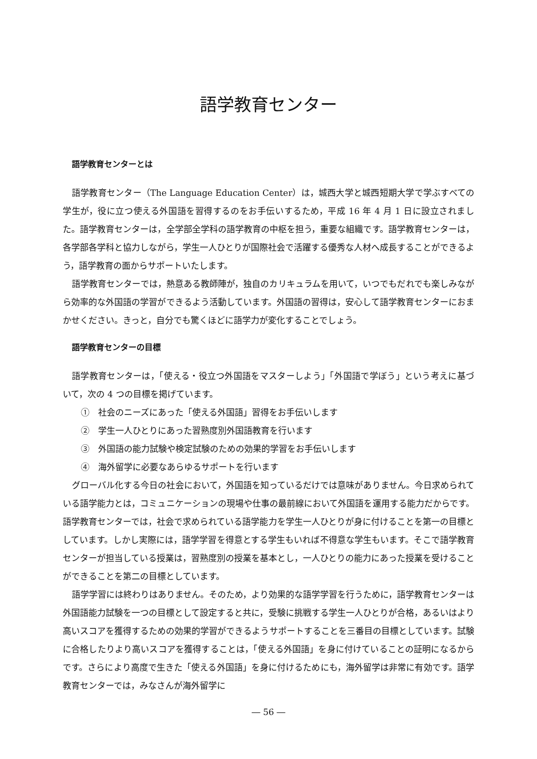語学教育センター
語学教育センターとは
語学教育センター（The Language Education Center）は，城西大学と城西短期大学で学ぶすべての学生が，役に立つ使える外国語を習得するのをお手伝いするため，平成 16 年 4 月 1 日に設立されました。語学教育センターは，全学部全学科の語学教育の中枢を担う，重要な組織です。語学教育センターは，各学部各学科と協力しながら，学生一人ひとりが国際社会で活躍する優秀な人材へ成長することができるよう，語学教育の面からサポートいたします。
語学教育センターでは，熱意ある教師陣が，独自のカリキュラムを用いて，いつでもだれでも楽しみながら効率的な外国語の学習ができるよう活動しています。外国語の習得は，安心して語学教育センターにおまかせください。きっと，自分でも驚くほどに語学力が変化することでしょう。
語学教育センターの目標
語学教育センターは，「使える・役立つ外国語をマスターしよう」「外国語で学ぼう」という考えに基づいて，次の 4 つの目標を掲げています。
①　社会のニーズにあった「使える外国語」習得をお手伝いします
②　学生一人ひとりにあった習熟度別外国語教育を行います
③　外国語の能力試験や検定試験のための効果的学習をお手伝いします
④　海外留学に必要なあらゆるサポートを行います
グローバル化する今日の社会において，外国語を知っているだけでは意味がありません。今日求められている語学能力とは，コミュニケーションの現場や仕事の最前線において外国語を運用する能力だからです。語学教育センターでは，社会で求められている語学能力を学生一人ひとりが身に付けることを第一の目標としています。しかし実際には，語学学習を得意とする学生もいれば不得意な学生もいます。そこで語学教育センターが担当している授業は，習熟度別の授業を基本とし，一人ひとりの能力にあった授業を受けることができることを第二の目標としています。
語学学習には終わりはありません。そのため，より効果的な語学学習を行うために，語学教育センターは外国語能力試験を一つの目標として設定すると共に，受験に挑戦する学生一人ひとりが合格，あるいはより高いスコアを獲得するための効果的学習ができるようサポートすることを三番目の目標としています。試験に合格したりより高いスコアを獲得することは，「使える外国語」を身に付けていることの証明になるからです。さらにより高度で生きた「使える外国語」を身に付けるためにも，海外留学は非常に有効です。語学教育センターでは，みなさんが海外留学に
― 56 ―